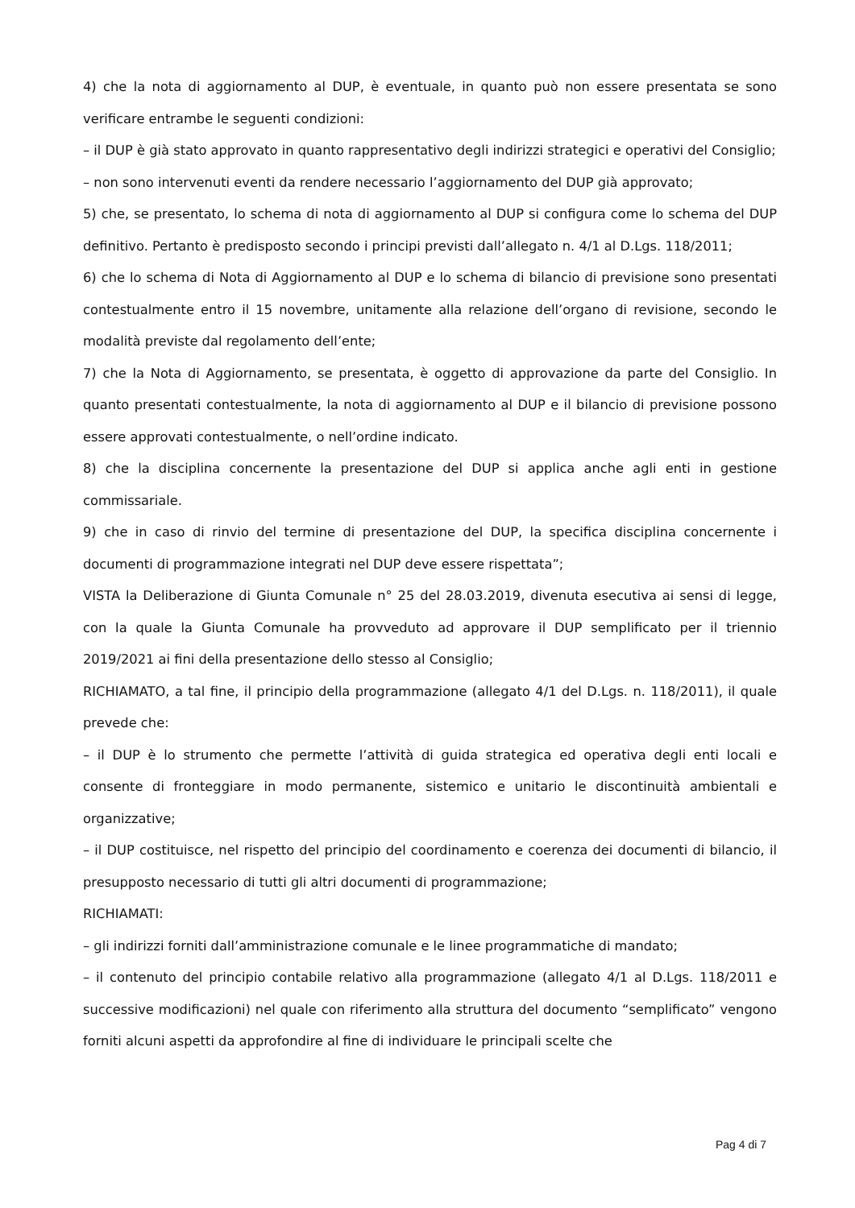4) che la nota di aggiornamento al DUP, è eventuale, in quanto può non essere presentata se sono verificare entrambe le seguenti condizioni:
– il DUP è già stato approvato in quanto rappresentativo degli indirizzi strategici e operativi del Consiglio;
– non sono intervenuti eventi da rendere necessario l’aggiornamento del DUP già approvato;
5) che, se presentato, lo schema di nota di aggiornamento al DUP si configura come lo schema del DUP definitivo. Pertanto è predisposto secondo i principi previsti dall’allegato n. 4/1 al D.Lgs. 118/2011;
6) che lo schema di Nota di Aggiornamento al DUP e lo schema di bilancio di previsione sono presentati contestualmente entro il 15 novembre, unitamente alla relazione dell’organo di revisione, secondo le modalità previste dal regolamento dell’ente;
7) che la Nota di Aggiornamento, se presentata, è oggetto di approvazione da parte del Consiglio. In quanto presentati contestualmente, la nota di aggiornamento al DUP e il bilancio di previsione possono essere approvati contestualmente, o nell’ordine indicato.
8) che la disciplina concernente la presentazione del DUP si applica anche agli enti in gestione commissariale.
9) che in caso di rinvio del termine di presentazione del DUP, la specifica disciplina concernente i documenti di programmazione integrati nel DUP deve essere rispettata”;
VISTA la Deliberazione di Giunta Comunale n° 25 del 28.03.2019, divenuta esecutiva ai sensi di legge, con la quale la Giunta Comunale ha provveduto ad approvare il DUP semplificato per il triennio 2019/2021 ai fini della presentazione dello stesso al Consiglio;
RICHIAMATO, a tal fine, il principio della programmazione (allegato 4/1 del D.Lgs. n. 118/2011), il quale prevede che:
– il DUP è lo strumento che permette l’attività di guida strategica ed operativa degli enti locali e consente di fronteggiare in modo permanente, sistemico e unitario le discontinuità ambientali e organizzative;
– il DUP costituisce, nel rispetto del principio del coordinamento e coerenza dei documenti di bilancio, il presupposto necessario di tutti gli altri documenti di programmazione;
RICHIAMATI:
– gli indirizzi forniti dall’amministrazione comunale e le linee programmatiche di mandato;
– il contenuto del principio contabile relativo alla programmazione (allegato 4/1 al D.Lgs. 118/2011 e successive modificazioni) nel quale con riferimento alla struttura del documento “semplificato” vengono forniti alcuni aspetti da approfondire al fine di individuare le principali scelte che
Pag 4 di 7